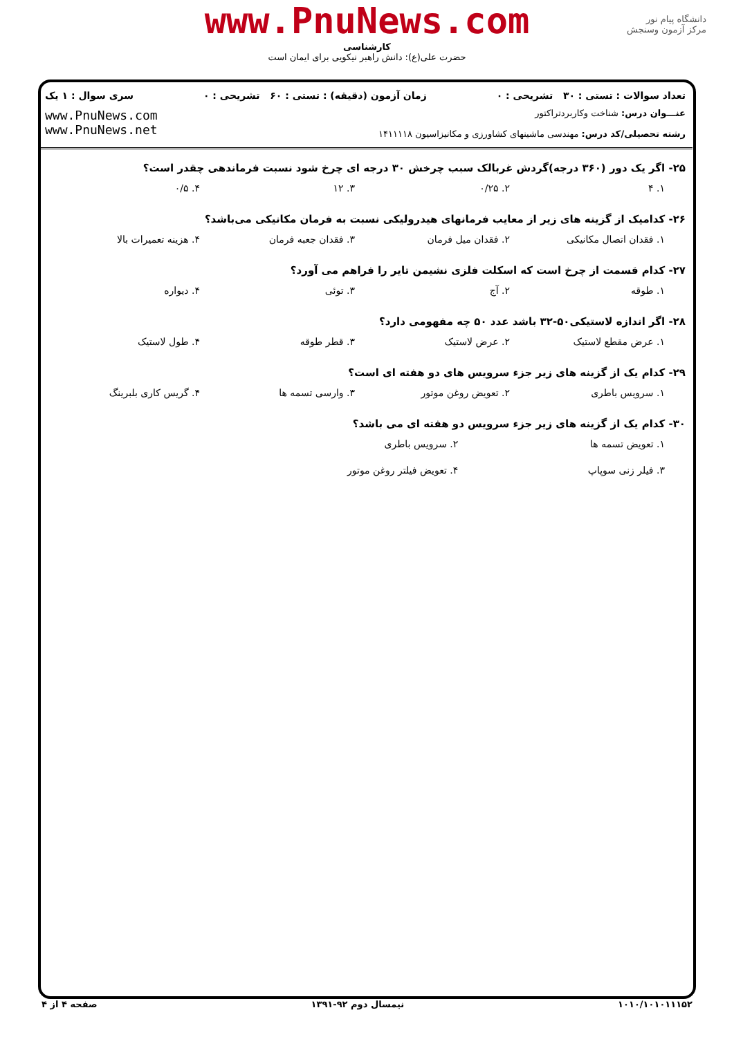دانشگاه پیام نور
مرکز آزمون وسنجش
www.PnuNews.com
کارشناسی
حضرت علی(ع): دانش راهبر نیکویی برای ایمان است
تعداد سوالات : تستی : ۳۰ تشریحی : ۰ زمان آزمون (دقیقه) : تستی : ۶۰ تشریحی : ۰ سری سوال : ۱ یک
عنـــوان درس: شناخت وکاربردتراکتور
رشته تحصیلی/کد درس: مهندسی ماشینهای کشاورزی و مکانیزاسیون ۱۴۱۱۱۱۸
www.PnuNews.com
www.PnuNews.net
۲۵- اگر یک دور (۳۶۰ درجه)گردش غربالک سبب چرخش ۳۰ درجه ای چرخ شود نسبت فرماندهی چقدر است؟
۱. ۴ ۲. ۰/۲۵ ۳. ۱۲ ۴. ۰/۵
۲۶- کدامیک از گزینه های زیر از معایب فرمانهای هیدرولیکی نسبت به فرمان مکانیکی می‌باشد؟
۱. فقدان اتصال مکانیکی ۲. فقدان میل فرمان ۳. فقدان جعبه فرمان ۴. هزینه تعمیرات بالا
۲۷- کدام قسمت از چرخ است که اسکلت فلزی نشیمن تایر را فراهم می آورد؟
۱. طوقه ۲. آج ۳. توئی ۴. دیواره
۲۸- اگر اندازه لاستیکی۵۰-۳۲ باشد عدد ۵۰ چه مفهومی دارد؟
۱. عرض مقطع لاستیک ۲. عرض لاستیک ۳. قطر طوقه ۴. طول لاستیک
۲۹- کدام یک از گزینه های زیر جزء سرویس های دو هفته ای است؟
۱. سرویس باطری ۲. تعویض روغن موتور ۳. وارسی تسمه ها ۴. گریس کاری بلبرینگ
۳۰- کدام یک از گزینه های زیر جزء سرویس دو هفته ای می باشد؟
۱. تعویض تسمه ها ۲. سرویس باطری ۳. فیلر زنی سوپاپ ۴. تعویض فیلتر روغن موتور
۱۰۱۰/۱۰۱۰۱۱۱۵۲ نیمسال دوم ۹۲-۱۳۹۱ صفحه ۴ از ۴